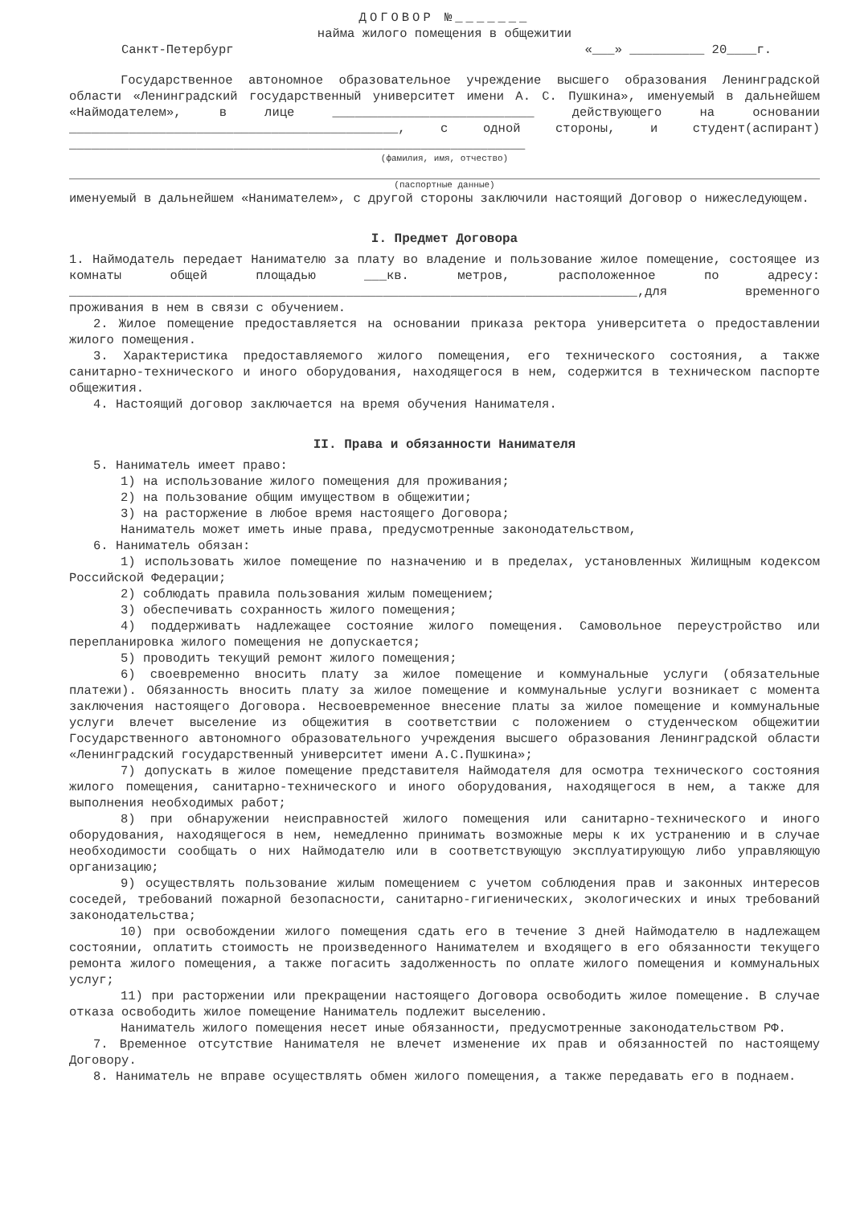ДОГОВОР №_______
найма жилого помещения в общежитии
Санкт-Петербург «___» __________ 20____г.
Государственное автономное образовательное учреждение высшего образования Ленинградской области «Ленинградский государственный университет имени А. С. Пушкина», именуемый в дальнейшем «Наймодателем», в лице ___________________________ действующего на основании ____________________________________________, с одной стороны, и студент(аспирант) _____________________________________________________________
(фамилия, имя, отчество)
(паспортные данные)
именуемый в дальнейшем «Нанимателем», с другой стороны заключили настоящий Договор о нижеследующем.
I. Предмет Договора
1. Наймодатель передает Нанимателю за плату во владение и пользование жилое помещение, состоящее из комнаты общей площадью ___кв. метров, расположенное по адресу: ____________________________________________________________________________,для временного проживания в нем в связи с обучением.
2. Жилое помещение предоставляется на основании приказа ректора университета о предоставлении жилого помещения.
3. Характеристика предоставляемого жилого помещения, его технического состояния, а также санитарно-технического и иного оборудования, находящегося в нем, содержится в техническом паспорте общежития.
4. Настоящий договор заключается на время обучения Нанимателя.
II. Права и обязанности Нанимателя
5. Наниматель имеет право:
1) на использование жилого помещения для проживания;
2) на пользование общим имуществом в общежитии;
3) на расторжение в любое время настоящего Договора;
Наниматель может иметь иные права, предусмотренные законодательством,
6. Наниматель обязан:
1) использовать жилое помещение по назначению и в пределах, установленных Жилищным кодексом Российской Федерации;
2) соблюдать правила пользования жилым помещением;
3) обеспечивать сохранность жилого помещения;
4) поддерживать надлежащее состояние жилого помещения. Самовольное переустройство или перепланировка жилого помещения не допускается;
5) проводить текущий ремонт жилого помещения;
6) своевременно вносить плату за жилое помещение и коммунальные услуги (обязательные платежи). Обязанность вносить плату за жилое помещение и коммунальные услуги возникает с момента заключения настоящего Договора. Несвоевременное внесение платы за жилое помещение и коммунальные услуги влечет выселение из общежития в соответствии с положением о студенческом общежитии Государственного автономного образовательного учреждения высшего образования Ленинградской области «Ленинградский государственный университет имени А.С.Пушкина»;
7) допускать в жилое помещение представителя Наймодателя для осмотра технического состояния жилого помещения, санитарно-технического и иного оборудования, находящегося в нем, а также для выполнения необходимых работ;
8) при обнаружении неисправностей жилого помещения или санитарно-технического и иного оборудования, находящегося в нем, немедленно принимать возможные меры к их устранению и в случае необходимости сообщать о них Наймодателю или в соответствующую эксплуатирующую либо управляющую организацию;
9) осуществлять пользование жилым помещением с учетом соблюдения прав и законных интересов соседей, требований пожарной безопасности, санитарно-гигиенических, экологических и иных требований законодательства;
10) при освобождении жилого помещения сдать его в течение 3 дней Наймодателю в надлежащем состоянии, оплатить стоимость не произведенного Нанимателем и входящего в его обязанности текущего ремонта жилого помещения, а также погасить задолженность по оплате жилого помещения и коммунальных услуг;
11) при расторжении или прекращении настоящего Договора освободить жилое помещение. В случае отказа освободить жилое помещение Наниматель подлежит выселению.
Наниматель жилого помещения несет иные обязанности, предусмотренные законодательством РФ.
7. Временное отсутствие Нанимателя не влечет изменение их прав и обязанностей по настоящему Договору.
8. Наниматель не вправе осуществлять обмен жилого помещения, а также передавать его в поднаем.